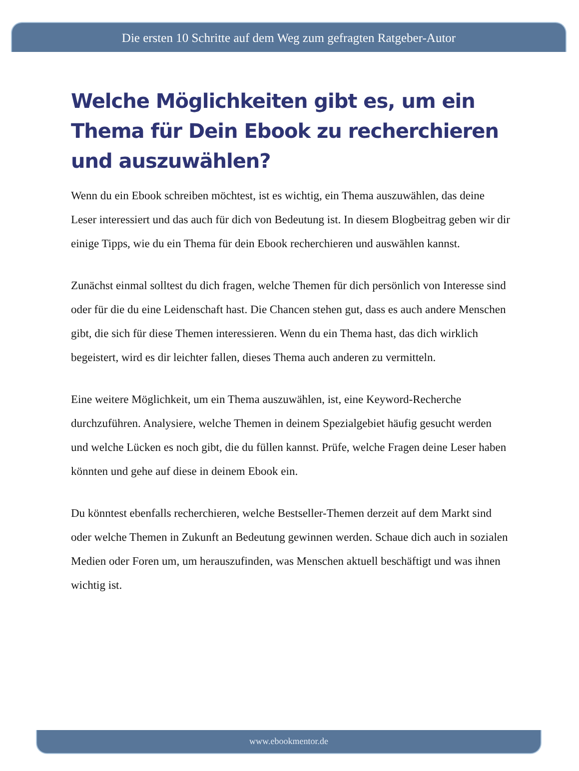Die ersten 10 Schritte auf dem Weg zum gefragten Ratgeber-Autor
Welche Möglichkeiten gibt es, um ein Thema für Dein Ebook zu recherchieren und auszuwählen?
Wenn du ein Ebook schreiben möchtest, ist es wichtig, ein Thema auszuwählen, das deine Leser interessiert und das auch für dich von Bedeutung ist. In diesem Blogbeitrag geben wir dir einige Tipps, wie du ein Thema für dein Ebook recherchieren und auswählen kannst.
Zunächst einmal solltest du dich fragen, welche Themen für dich persönlich von Interesse sind oder für die du eine Leidenschaft hast. Die Chancen stehen gut, dass es auch andere Menschen gibt, die sich für diese Themen interessieren. Wenn du ein Thema hast, das dich wirklich begeistert, wird es dir leichter fallen, dieses Thema auch anderen zu vermitteln.
Eine weitere Möglichkeit, um ein Thema auszuwählen, ist, eine Keyword-Recherche durchzuführen. Analysiere, welche Themen in deinem Spezialgebiet häufig gesucht werden und welche Lücken es noch gibt, die du füllen kannst. Prüfe, welche Fragen deine Leser haben könnten und gehe auf diese in deinem Ebook ein.
Du könntest ebenfalls recherchieren, welche Bestseller-Themen derzeit auf dem Markt sind oder welche Themen in Zukunft an Bedeutung gewinnen werden. Schaue dich auch in sozialen Medien oder Foren um, um herauszufinden, was Menschen aktuell beschäftigt und was ihnen wichtig ist.
www.ebookmentor.de